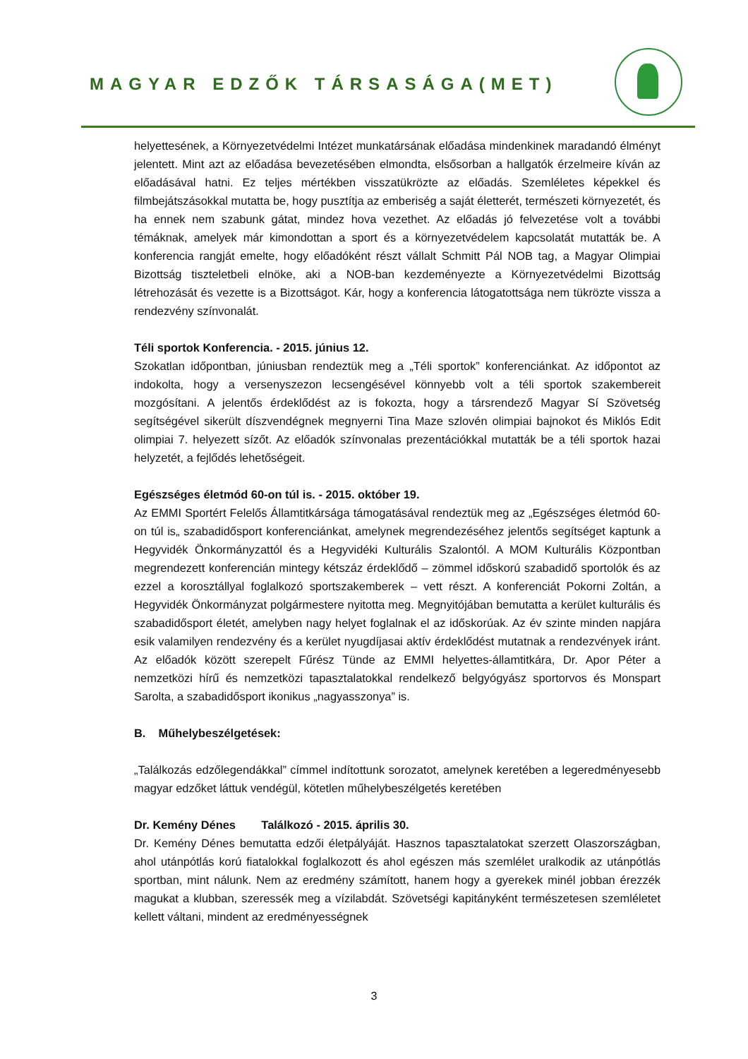MAGYAR EDZŐK TÁRSASÁGA(MET)
helyettesének, a Környezetvédelmi Intézet munkatársának előadása mindenkinek maradandó élményt jelentett. Mint azt az előadása bevezetésében elmondta, elsősorban a hallgatók érzelmeire kíván az előadásával hatni. Ez teljes mértékben visszatükrözte az előadás. Szemléletes képekkel és filmbejátszásokkal mutatta be, hogy pusztítja az emberiség a saját életterét, természeti környezetét, és ha ennek nem szabunk gátat, mindez hova vezethet. Az előadás jó felvezetése volt a további témáknak, amelyek már kimondottan a sport és a környezetvédelem kapcsolatát mutatták be. A konferencia rangját emelte, hogy előadóként részt vállalt Schmitt Pál NOB tag, a Magyar Olimpiai Bizottság tiszteletbeli elnöke, aki a NOB-ban kezdeményezte a Környezetvédelmi Bizottság létrehozását és vezette is a Bizottságot. Kár, hogy a konferencia látogatottsága nem tükrözte vissza a rendezvény színvonalát.
Téli sportok Konferencia. - 2015. június 12.
Szokatlan időpontban, júniusban rendeztük meg a „Téli sportok” konferenciánkat. Az időpontot az indokolta, hogy a versenyszezon lecsengésével könnyebb volt a téli sportok szakembereit mozgósítani. A jelentős érdeklődést az is fokozta, hogy a társrendező Magyar Sí Szövetség segítségével sikerült díszvendégnek megnyerni Tina Maze szlovén olimpiai bajnokot és Miklós Edit olimpiai 7. helyezett sízőt. Az előadók színvonalas prezentációkkal mutatták be a téli sportok hazai helyzetét, a fejlődés lehetőségeit.
Egészséges életmód 60-on túl is. - 2015. október 19.
Az EMMI Sportért Felelős Államtitkársága támogatásával rendeztük meg az „Egészséges életmód 60-on túl is„ szabadidősport konferenciánkat, amelynek megrendezéséhez jelentős segítséget kaptunk a Hegyvidék Önkormányzattól és a Hegyvidéki Kulturális Szalontól. A MOM Kulturális Központban megrendezett konferencián mintegy kétszáz érdeklődő – zömmel időskorú szabadidő sportolók és az ezzel a korosztállyal foglalkozó sportszakemberek – vett részt. A konferenciát Pokorni Zoltán, a Hegyvidék Önkormányzat polgármestere nyitotta meg. Megnyitójában bemutatta a kerület kulturális és szabadidősport életét, amelyben nagy helyet foglalnak el az időskorúak. Az év szinte minden napjára esik valamilyen rendezvény és a kerület nyugdíjasai aktív érdeklődést mutatnak a rendezvények iránt. Az előadók között szerepelt Fűrész Tünde az EMMI helyettes-államtitkára, Dr. Apor Péter a nemzetközi hírű és nemzetközi tapasztalatokkal rendelkező belgyógyász sportorvos és Monspart Sarolta, a szabadidősport ikonikus „nagyasszonya” is.
B. Műhelybeszélgetések:
„Találkozás edzőlegendákkal” címmel indítottunk sorozatot, amelynek keretében a legeredményesebb magyar edzőket láttuk vendégül, kötetlen műhelybeszélgetés keretében
Dr. Kemény Dénes Találkozó - 2015. április 30.
Dr. Kemény Dénes bemutatta edzői életpályáját. Hasznos tapasztalatokat szerzett Olaszországban, ahol utánpótlás korú fiatalokkal foglalkozott és ahol egészen más szemlélet uralkodik az utánpótlás sportban, mint nálunk. Nem az eredmény számított, hanem hogy a gyerekek minél jobban érezzék magukat a klubban, szeressék meg a vízilabdát. Szövetségi kapitányként természetesen szemléletet kellett váltani, mindent az eredményességnek
3